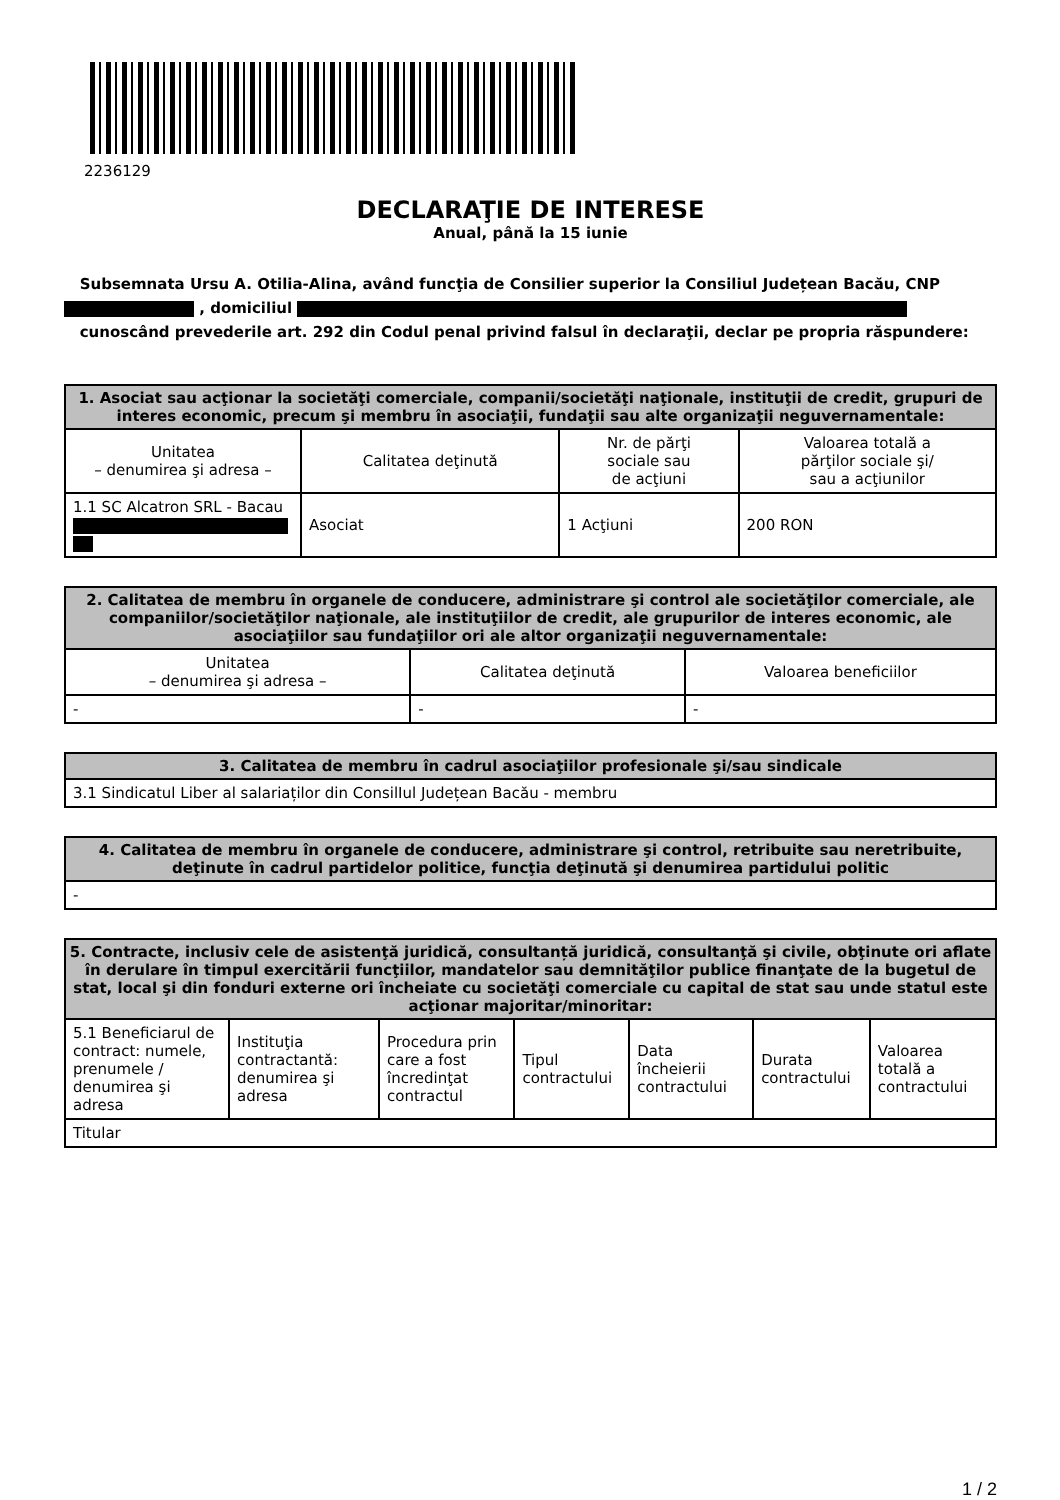2236129
DECLARAŢIE DE INTERESE
Anual, până la 15 iunie
Subsemnata Ursu A. Otilia-Alina, având funcţia de Consilier superior la Consiliul Județean Bacău, CNP , domiciliul
cunoscând prevederile art. 292 din Codul penal privind falsul în declaraţii, declar pe propria răspundere:
| 1. Asociat sau acţionar la societăţi comerciale, companii/societăţi naţionale, instituţii de credit, grupuri de interes economic, precum şi membru în asociaţii, fundaţii sau alte organizaţii neguvernamentale: | | | |
| --- | --- | --- | --- |
| Unitatea – denumirea şi adresa – | Calitatea deţinută | Nr. de părţi sociale sau de acţiuni | Valoarea totală a părţilor sociale şi/ sau a acţiunilor |
| 1.1 SC Alcatron SRL - Bacau | Asociat | 1 Acţiuni | 200 RON |
| 2. Calitatea de membru în organele de conducere, administrare şi control ale societăţilor comerciale, ale companiilor/societăţilor naţionale, ale instituţiilor de credit, ale grupurilor de interes economic, ale asociaţiilor sau fundaţiilor ori ale altor organizaţii neguvernamentale: | | |
| --- | --- | --- |
| Unitatea – denumirea şi adresa – | Calitatea deţinută | Valoarea beneficiilor |
| - | - | - |
| 3. Calitatea de membru în cadrul asociaţiilor profesionale şi/sau sindicale |
| --- |
| 3.1 Sindicatul Liber al salariaților din ConsilIul Județean Bacău - membru |
| 4. Calitatea de membru în organele de conducere, administrare şi control, retribuite sau neretribuite, deţinute în cadrul partidelor politice, funcţia deţinută şi denumirea partidului politic |
| --- |
| - |
| 5. Contracte, inclusiv cele de asistenţă juridică, consultanță juridică, consultanţă şi civile, obţinute ori aflate în derulare în timpul exercitării funcţiilor, mandatelor sau demnităţilor publice finanţate de la bugetul de stat, local şi din fonduri externe ori încheiate cu societăţi comerciale cu capital de stat sau unde statul este acţionar majoritar/minoritar: | | | | | | |
| --- | --- | --- | --- | --- | --- | --- |
| 5.1 Beneficiarul de contract: numele, prenumele / denumirea şi adresa | Instituţia contractantă: denumirea şi adresa | Procedura prin care a fost încredinţat contractul | Tipul contractului | Data încheierii contractului | Durata contractului | Valoarea totală a contractului |
| Titular | | | | | | |
1 / 2